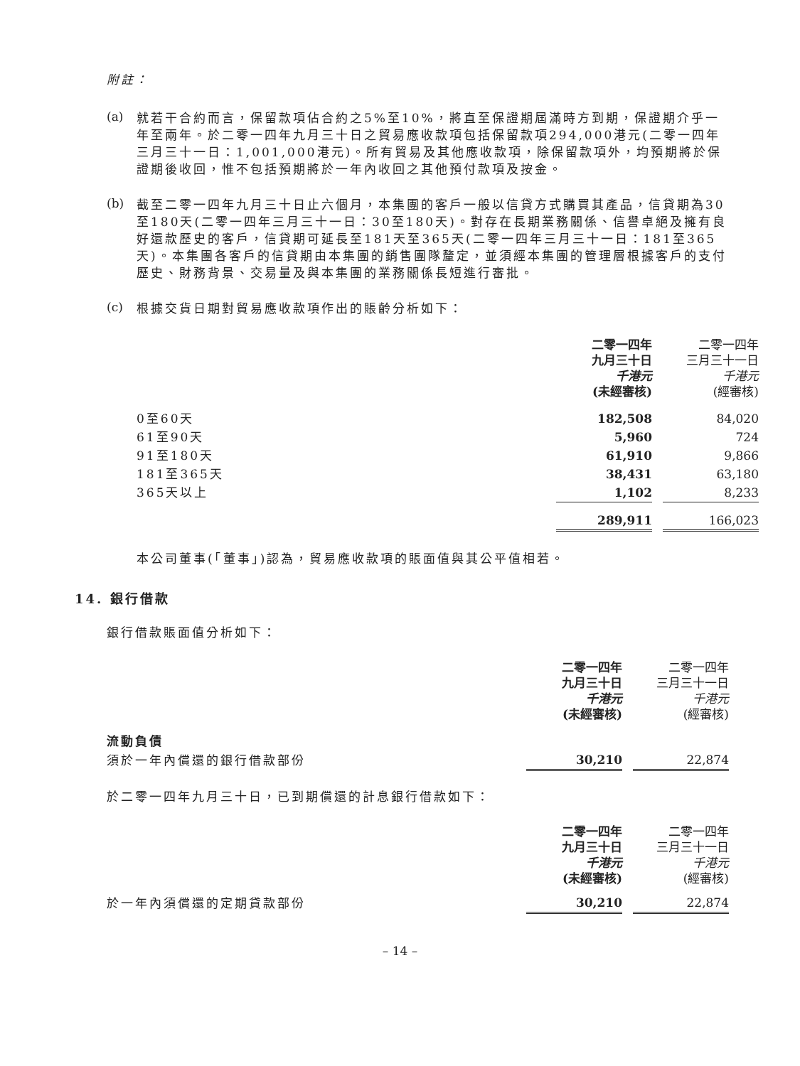附註：
(a)
就若干合約而言，保留款項佔合約之5%至10%，將直至保證期屆滿時方到期，保證期介乎一年至兩年。於二零一四年九月三十日之貿易應收款項包括保留款項294,000港元(二零一四年三月三十一日：1,001,000港元)。所有貿易及其他應收款項，除保留款項外，均預期將於保證期後收回，惟不包括預期將於一年內收回之其他預付款項及按金。
(b)
截至二零一四年九月三十日止六個月，本集團的客戶一般以信貸方式購買其產品，信貸期為30至180天(二零一四年三月三十一日：30至180天)。對存在長期業務關係、信譽卓絕及擁有良好還款歷史的客戶，信貸期可延長至181天至365天(二零一四年三月三十一日：181至365天)。本集團各客戶的信貸期由本集團的銷售團隊釐定，並須經本集團的管理層根據客戶的支付歷史、財務背景、交易量及與本集團的業務關係長短進行審批。
(c)
根據交貨日期對貿易應收款項作出的賬齡分析如下：
| | 二零一四年 九月三十日 千港元 (未經審核) | | 二零一四年 三月三十一日 千港元 (經審核) |
| 0至60天 | 182,508 | | 84,020 |
| 61至90天 | 5,960 | | 724 |
| 91至180天 | 61,910 | | 9,866 |
| 181至365天 | 38,431 | | 63,180 |
| 365天以上 | 1,102 | | 8,233 |
| | 289,911 | | 166,023 |
本公司董事(「董事」)認為，貿易應收款項的賬面值與其公平值相若。
14. 銀行借款
銀行借款賬面值分析如下：
| | 二零一四年 九月三十日 千港元 (未經審核) | | 二零一四年 三月三十一日 千港元 (經審核) |
| 流動負債 | | | |
| 須於一年內償還的銀行借款部份 | 30,210 | | 22,874 |
於二零一四年九月三十日，已到期償還的計息銀行借款如下：
| | 二零一四年 九月三十日 千港元 (未經審核) | | 二零一四年 三月三十一日 千港元 (經審核) |
| 於一年內須償還的定期貸款部份 | 30,210 | | 22,874 |
– 14 –